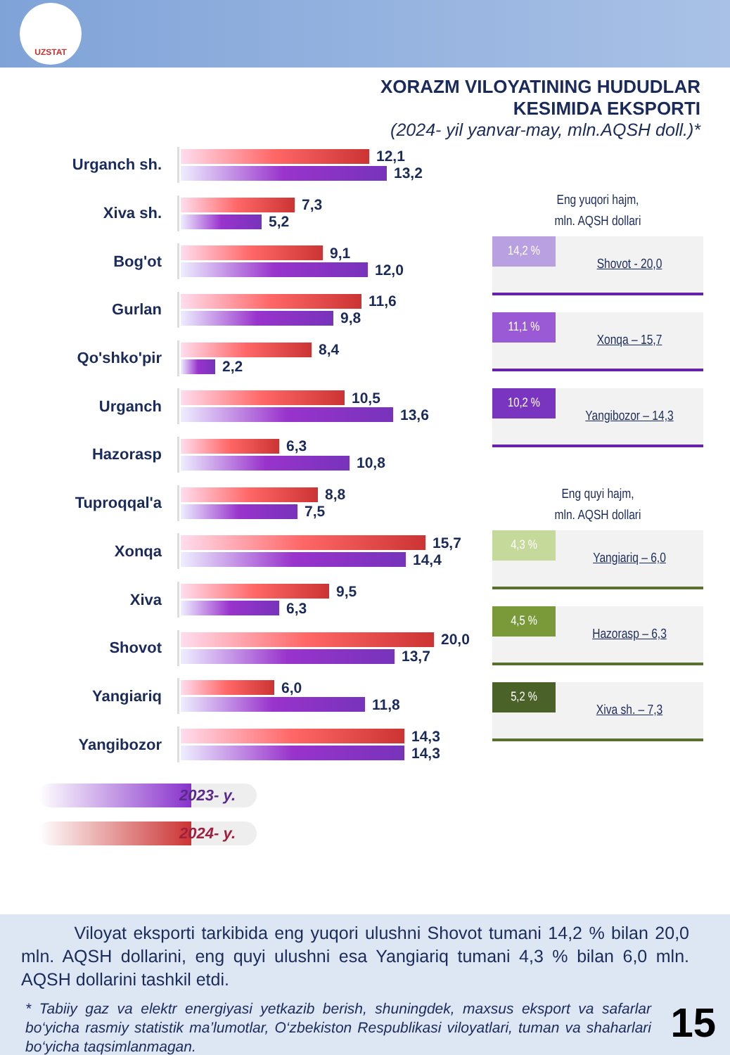UZSTAT
XORAZM VILOYATINING HUDUDLAR
KESIMIDA EKSPORTI
(2024- yil yanvar-may, mln.AQSH doll.)*
Urganch sh.
12,1
13,2
Xiva sh.
7,3
5,2
Bog'ot
9,1
12,0
Gurlan
11,6
9,8
Qo'shko'pir
8,4
2,2
Urganch
10,5
13,6
Hazorasp
6,3
10,8
Tuproqqal'a
8,8
7,5
Xonqa
15,7
14,4
Xiva
9,5
6,3
Shovot
20,0
13,7
Yangiariq
6,0
11,8
Yangibozor
14,3
14,3
Eng yuqori hajm,
mln. AQSH dollari
14,2 %
Shovot - 20,0
11,1 %
Xonqa – 15,7
10,2 %
Yangibozor – 14,3
Eng quyi hajm,
mln. AQSH dollari
4,3 %
Yangiariq – 6,0
4,5 %
Hazorasp – 6,3
5,2 %
Xiva sh. – 7,3
2023- y.
2024- y.
Viloyat eksporti tarkibida eng yuqori ulushni Shovot tumani 14,2 % bilan 20,0 mln. AQSH dollarini, eng quyi ulushni esa Yangiariq tumani 4,3 % bilan 6,0 mln. AQSH dollarini tashkil etdi.
* Tabiiy gaz va elektr energiyasi yetkazib berish, shuningdek, maxsus eksport va safarlar bo‘yicha rasmiy statistik ma’lumotlar, O‘zbekiston Respublikasi viloyatlari, tuman va shaharlari bo‘yicha taqsimlanmagan.
15